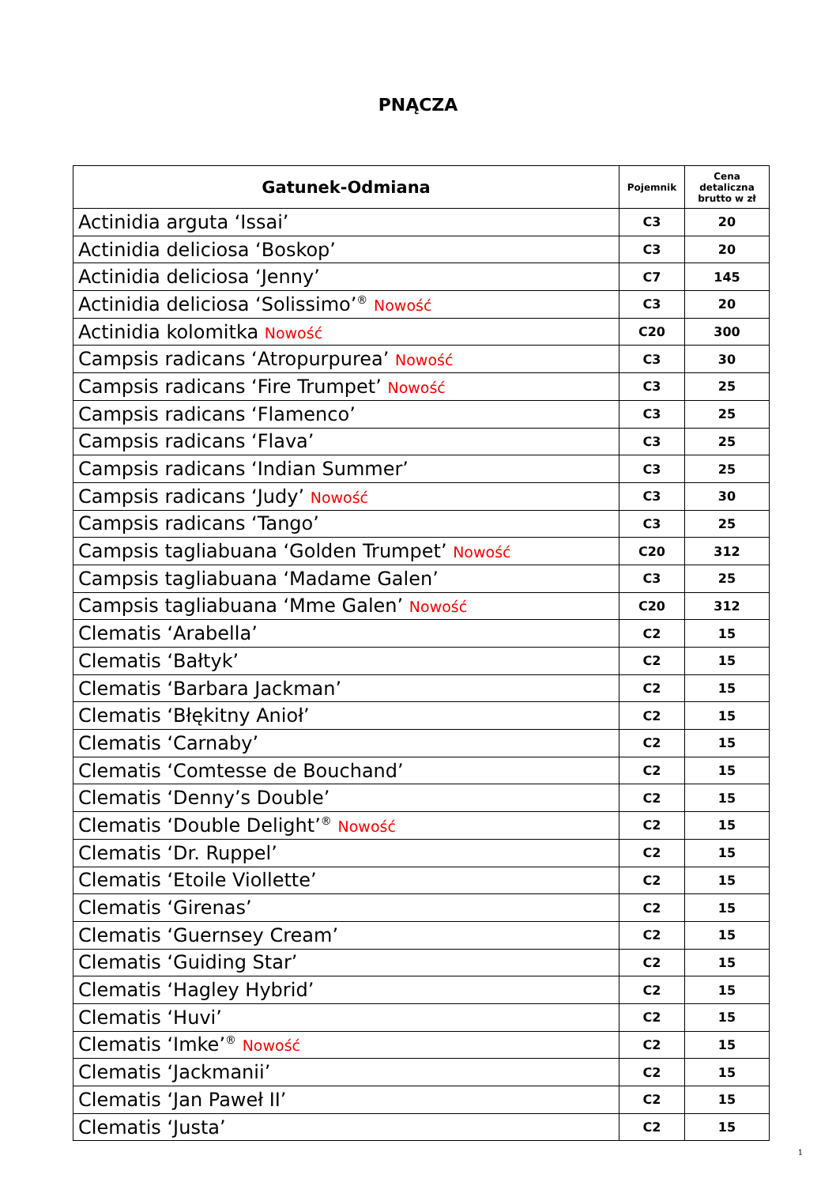PNĄCZA
| Gatunek-Odmiana | Pojemnik | Cena detaliczna brutto w zł |
| --- | --- | --- |
| Actinidia arguta ‘Issai’ | C3 | 20 |
| Actinidia deliciosa ‘Boskop’ | C3 | 20 |
| Actinidia deliciosa ‘Jenny’ | C7 | 145 |
| Actinidia deliciosa ‘Solissimo’<sup>®</sup> Nowość | C3 | 20 |
| Actinidia kolomitka Nowość | C20 | 300 |
| Campsis radicans ‘Atropurpurea’ Nowość | C3 | 30 |
| Campsis radicans ‘Fire Trumpet’ Nowość | C3 | 25 |
| Campsis radicans ‘Flamenco’ | C3 | 25 |
| Campsis radicans ‘Flava’ | C3 | 25 |
| Campsis radicans ‘Indian Summer’ | C3 | 25 |
| Campsis radicans ‘Judy’ Nowość | C3 | 30 |
| Campsis radicans ‘Tango’ | C3 | 25 |
| Campsis tagliabuana ‘Golden Trumpet’ Nowość | C20 | 312 |
| Campsis tagliabuana ‘Madame Galen’ | C3 | 25 |
| Campsis tagliabuana ‘Mme Galen’ Nowość | C20 | 312 |
| Clematis ‘Arabella’ | C2 | 15 |
| Clematis ‘Bałtyk’ | C2 | 15 |
| Clematis ‘Barbara Jackman’ | C2 | 15 |
| Clematis ‘Błękitny Anioł’ | C2 | 15 |
| Clematis ‘Carnaby’ | C2 | 15 |
| Clematis ‘Comtesse de Bouchand’ | C2 | 15 |
| Clematis ‘Denny’s Double’ | C2 | 15 |
| Clematis ‘Double Delight’<sup>®</sup> Nowość | C2 | 15 |
| Clematis ‘Dr. Ruppel’ | C2 | 15 |
| Clematis ‘Etoile Viollette’ | C2 | 15 |
| Clematis ‘Girenas’ | C2 | 15 |
| Clematis ‘Guernsey Cream’ | C2 | 15 |
| Clematis ‘Guiding Star’ | C2 | 15 |
| Clematis ‘Hagley Hybrid’ | C2 | 15 |
| Clematis ‘Huvi’ | C2 | 15 |
| Clematis ‘Imke’<sup>®</sup> Nowość | C2 | 15 |
| Clematis ‘Jackmanii’ | C2 | 15 |
| Clematis ‘Jan Paweł II’ | C2 | 15 |
| Clematis ‘Justa’ | C2 | 15 |
1